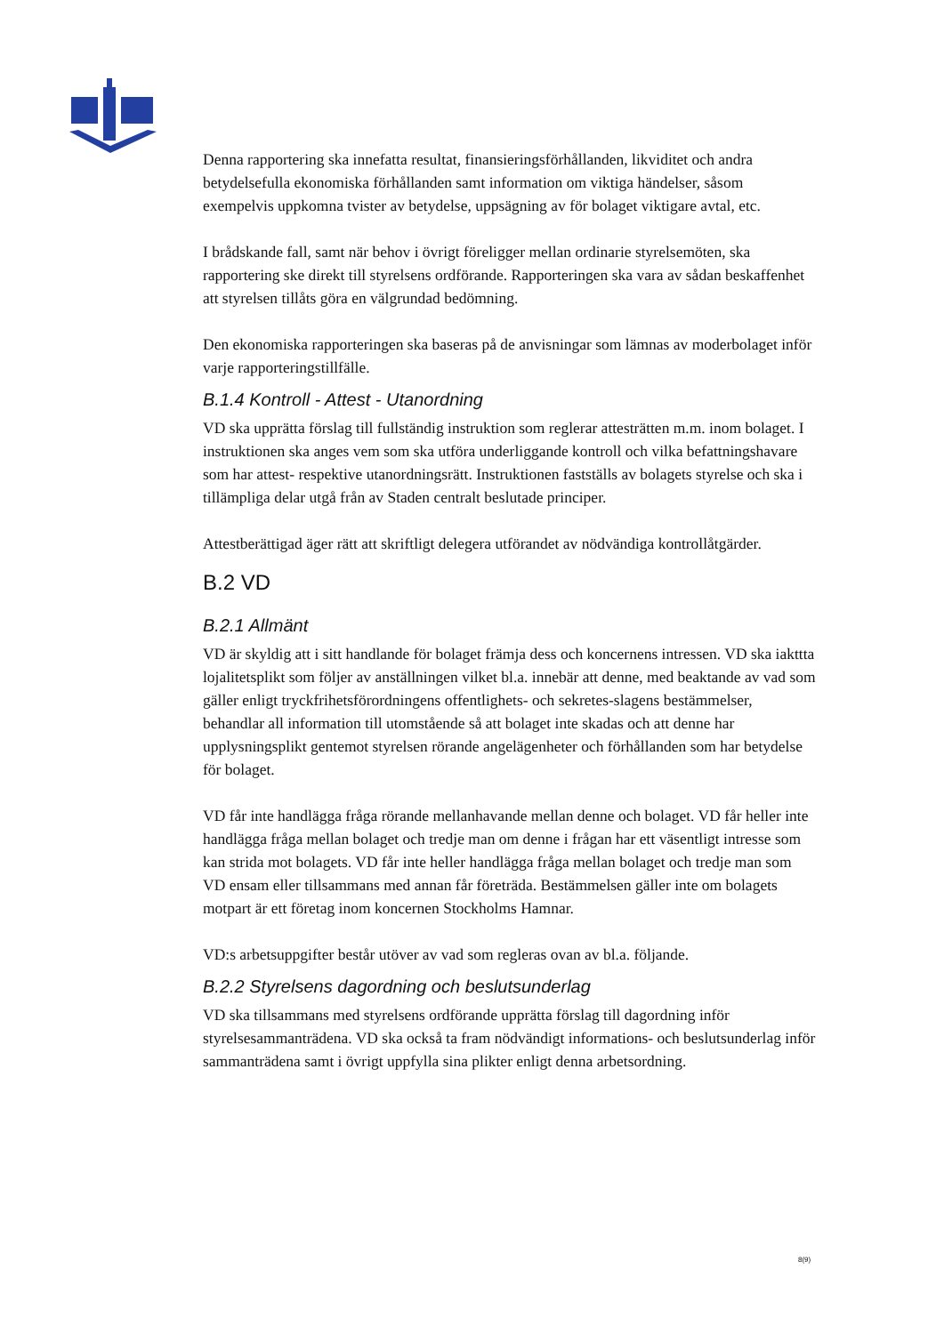Denna rapportering ska innefatta resultat, finansieringsförhållanden, likviditet och andra betydelsefulla ekonomiska förhållanden samt information om viktiga händelser, såsom exempelvis uppkomna tvister av betydelse, uppsägning av för bolaget viktigare avtal, etc.
I brådskande fall, samt när behov i övrigt föreligger mellan ordinarie styrelsemöten, ska rapportering ske direkt till styrelsens ordförande. Rapporteringen ska vara av sådan beskaffenhet att styrelsen tillåts göra en välgrundad bedömning.
Den ekonomiska rapporteringen ska baseras på de anvisningar som lämnas av moderbolaget inför varje rapporteringstillfälle.
B.1.4 Kontroll - Attest - Utanordning
VD ska upprätta förslag till fullständig instruktion som reglerar attesträtten m.m. inom bolaget. I instruktionen ska anges vem som ska utföra underliggande kontroll och vilka befattningshavare som har attest- respektive utanordningsrätt. Instruktionen fastställs av bolagets styrelse och ska i tillämpliga delar utgå från av Staden centralt beslutade principer.
Attestberättigad äger rätt att skriftligt delegera utförandet av nödvändiga kontrollåtgärder.
B.2 VD
B.2.1 Allmänt
VD är skyldig att i sitt handlande för bolaget främja dess och koncernens intressen. VD ska iakttta lojalitetsplikt som följer av anställningen vilket bl.a. innebär att denne, med beaktande av vad som gäller enligt tryckfrihetsförordningens offentlighets- och sekretes-slagens bestämmelser, behandlar all information till utomstående så att bolaget inte skadas och att denne har upplysningsplikt gentemot styrelsen rörande angelägenheter och förhållanden som har betydelse för bolaget.
VD får inte handlägga fråga rörande mellanhavande mellan denne och bolaget. VD får heller inte handlägga fråga mellan bolaget och tredje man om denne i frågan har ett väsentligt intresse som kan strida mot bolagets. VD får inte heller handlägga fråga mellan bolaget och tredje man som VD ensam eller tillsammans med annan får företräda. Bestämmelsen gäller inte om bolagets motpart är ett företag inom koncernen Stockholms Hamnar.
VD:s arbetsuppgifter består utöver av vad som regleras ovan av bl.a. följande.
B.2.2 Styrelsens dagordning och beslutsunderlag
VD ska tillsammans med styrelsens ordförande upprätta förslag till dagordning inför styrelsesammanträdena. VD ska också ta fram nödvändigt informations- och beslutsunderlag inför sammanträdena samt i övrigt uppfylla sina plikter enligt denna arbetsordning.
8(9)